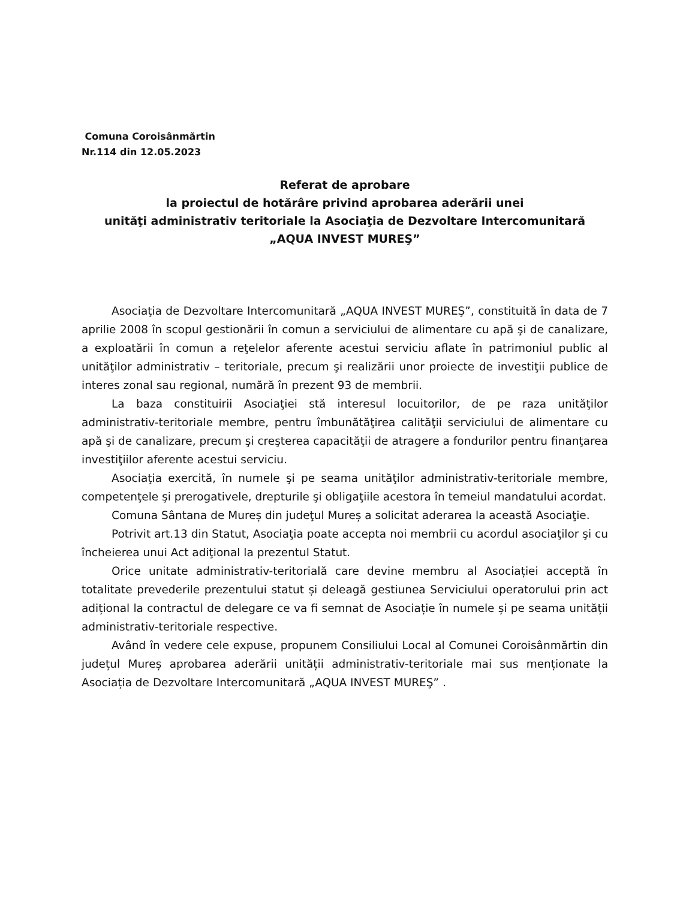Comuna Coroisânmărtin
Nr.114 din 12.05.2023
Referat de aprobare
la proiectul de hotărâre privind aprobarea aderării unei
unităţi administrativ teritoriale la Asociaţia de Dezvoltare Intercomunitară
„AQUA INVEST MUREŞ”
Asociaţia de Dezvoltare Intercomunitară „AQUA INVEST MUREŞ”, constituită în data de 7 aprilie 2008 în scopul gestionării în comun a serviciului de alimentare cu apă şi de canalizare, a exploatării în comun a reţelelor aferente acestui serviciu aflate în patrimoniul public al unităţilor administrativ – teritoriale, precum şi realizării unor proiecte de investiţii publice de interes zonal sau regional, numără în prezent 93 de membrii.
La baza constituirii Asociaţiei stă interesul locuitorilor, de pe raza unităţilor administrativ-teritoriale membre, pentru îmbunătăţirea calităţii serviciului de alimentare cu apă şi de canalizare, precum şi creşterea capacităţii de atragere a fondurilor pentru finanţarea investiţiilor aferente acestui serviciu.
Asociaţia exercită, în numele şi pe seama unităţilor administrativ-teritoriale membre, competenţele şi prerogativele, drepturile şi obligaţiile acestora în temeiul mandatului acordat.
Comuna Sântana de Mureș din judeţul Mureș a solicitat aderarea la această Asociaţie.
Potrivit art.13 din Statut, Asociaţia poate accepta noi membrii cu acordul asociaţilor şi cu încheierea unui Act adiţional la prezentul Statut.
Orice unitate administrativ-teritorială care devine membru al Asociației acceptă în totalitate prevederile prezentului statut și deleagă gestiunea Serviciului operatorului prin act adițional la contractul de delegare ce va fi semnat de Asociație în numele și pe seama unității administrativ-teritoriale respective.
Având în vedere cele expuse, propunem Consiliului Local al Comunei Coroisânmărtin din județul Mureș aprobarea aderării unității administrativ-teritoriale mai sus menționate la Asociația de Dezvoltare Intercomunitară „AQUA INVEST MUREŞ” .